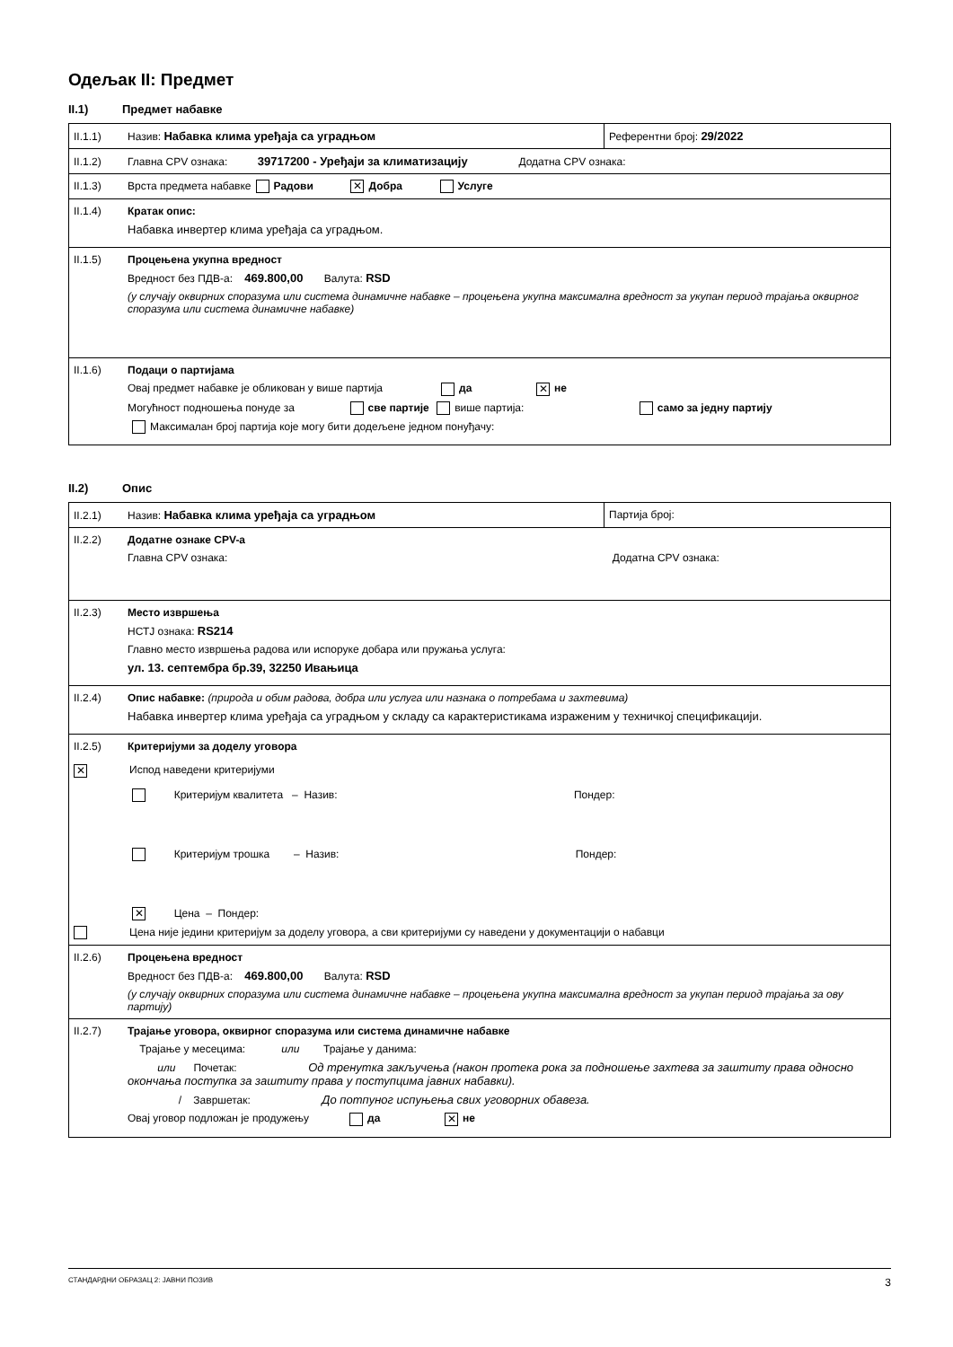Одељак II: Предмет
II.1) Предмет набавке
| II.1.1) Назив: Набавка клима уређаја са уградњом | Референтни број: 29/2022 |
| II.1.2) Главна CPV ознака: 39717200 - Уређаји за климатизацију Додатна CPV ознака: | |
| II.1.3) Врста предмета набавке Радови ✕ Добра Услуге | |
| II.1.4) Кратак опис: Набавка инвертер клима уређаја са уградњом. | |
| II.1.5) Процењена укупна вредност Вредност без ПДВ-а: 469.800,00 Валута: RSD (у случају оквирних споразума или система динамичне набавке – процењена укупна максимална вредност за укупан период трајања оквирног споразума или система динамичне набавке) | |
| II.1.6) Подаци о партијама Овај предмет набавке је обликован у више партија да ✕ не Могућност подношења понуде за све партије више партија: само за једну партију Максималан број партија које могу бити додељене једном понуђачу: | |
II.2) Опис
| II.2.1) Назив: Набавка клима уређаја са уградњом | Партија број: |
| II.2.2) Додатне ознаке CPV-а Главна CPV ознака: Додатна CPV ознака: | |
| II.2.3) Место извршења НСТЈ ознака: RS214 Главно место извршења радова или испоруке добара или пружања услуга: ул. 13. септембра бр.39, 32250 Ивањица | |
| II.2.4) Опис набавке: (природа и обим радова, добра или услуга или назнака о потребама и захтевима) Набавка инвертер клима уређаја са уградњом у складу са карактеристикама израженим у техничкој спецификацији. | |
| II.2.5) Критеријуми за доделу уговора ✕ Испод наведени критеријуми Критеријум квалитета – Назив: Пондер: Критеријум трошка – Назив: Пондер: ✕ Цена – Пондер: Цена није једини критеријум за доделу уговора, а сви критеријуми су наведени у документацији о набавци | |
| II.2.6) Процењена вредност Вредност без ПДВ-а: 469.800,00 Валута: RSD (у случају оквирних споразума или система динамичне набавке – процењена укупна максимална вредност за укупан период трајања за ову партију) | |
| II.2.7) Трајање уговора, оквирног споразума или система динамичне набавке Трајање у месецима: или Трајање у данима: или Почетак: Од тренутка закључења (након протека рока за подношење захтева за заштиту права односно окончања поступка за заштиту права у поступцима јавних набавки). / Завршетак: До потпуног испуњења свих уговорних обавеза. Овај уговор подложан је продужењу да ✕ не | |
СТАНДАРДНИ ОБРАЗАЦ 2: ЈАВНИ ПОЗИВ 3